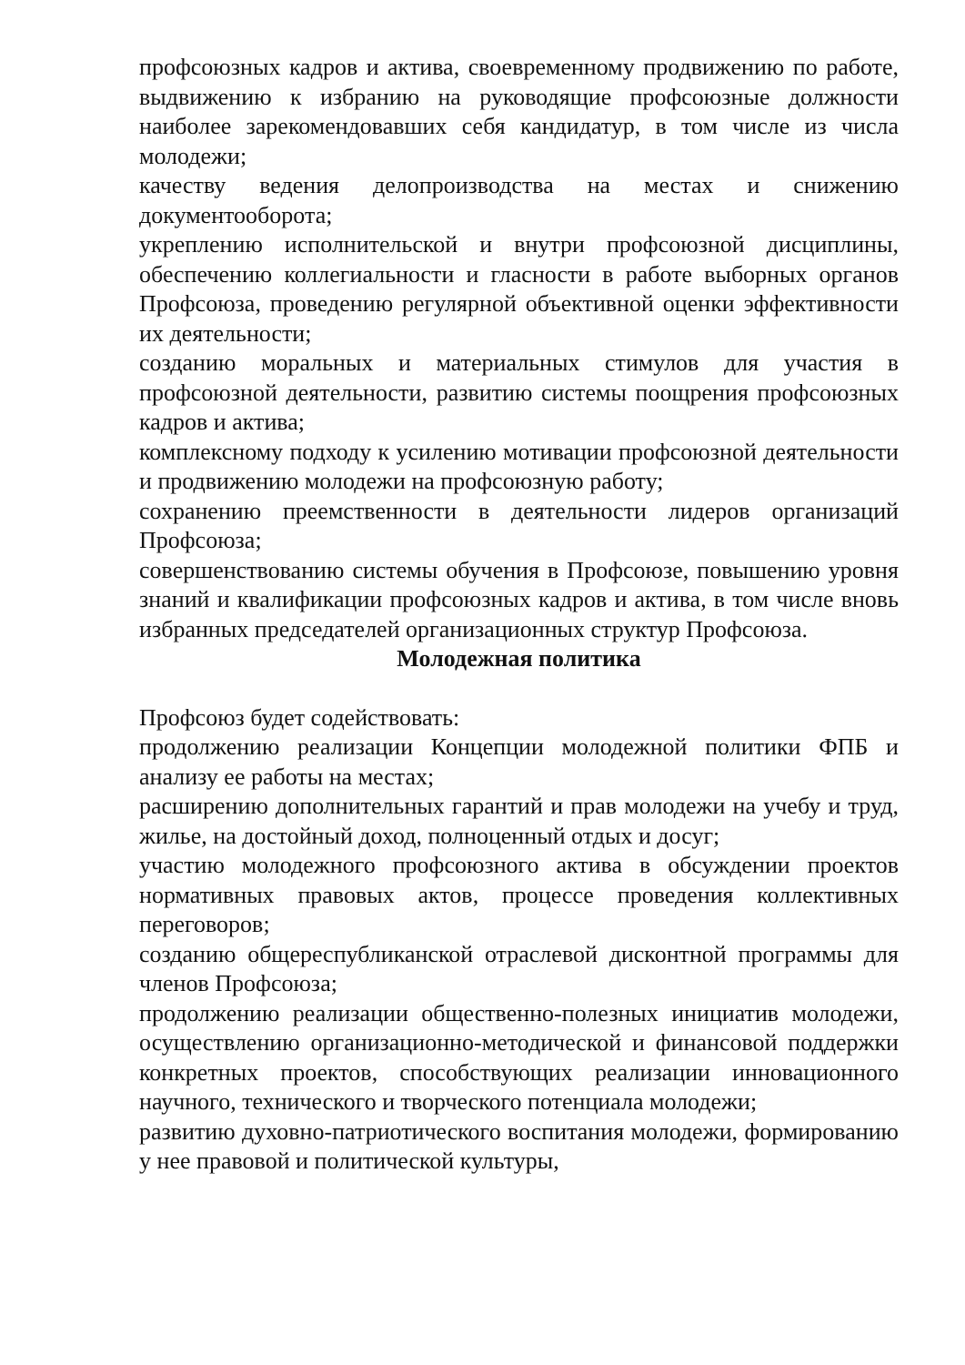профсоюзных кадров и актива, своевременному продвижению по работе, выдвижению к избранию на руководящие профсоюзные должности наиболее зарекомендовавших себя кандидатур, в том числе из числа молодежи;
качеству ведения делопроизводства на местах и снижению документооборота;
укреплению исполнительской и внутри профсоюзной дисциплины, обеспечению коллегиальности и гласности в работе выборных органов Профсоюза, проведению регулярной объективной оценки эффективности их деятельности;
созданию моральных и материальных стимулов для участия в профсоюзной деятельности, развитию системы поощрения профсоюзных кадров и актива;
комплексному подходу к усилению мотивации профсоюзной деятельности и продвижению молодежи на профсоюзную работу;
сохранению преемственности в деятельности лидеров организаций Профсоюза;
совершенствованию системы обучения в Профсоюзе, повышению уровня знаний и квалификации профсоюзных кадров и актива, в том числе вновь избранных председателей организационных структур Профсоюза.
Молодежная политика
Профсоюз будет содействовать:
продолжению реализации Концепции молодежной политики ФПБ и анализу ее работы на местах;
расширению дополнительных гарантий и прав молодежи на учебу и труд, жилье, на достойный доход, полноценный отдых и досуг;
участию молодежного профсоюзного актива в обсуждении проектов нормативных правовых актов, процессе проведения коллективных переговоров;
созданию общереспубликанской отраслевой дисконтной программы для членов Профсоюза;
продолжению реализации общественно-полезных инициатив молодежи, осуществлению организационно-методической и финансовой поддержки конкретных проектов, способствующих реализации инновационного научного, технического и творческого потенциала молодежи;
развитию духовно-патриотического воспитания молодежи, формированию у нее правовой и политической культуры,